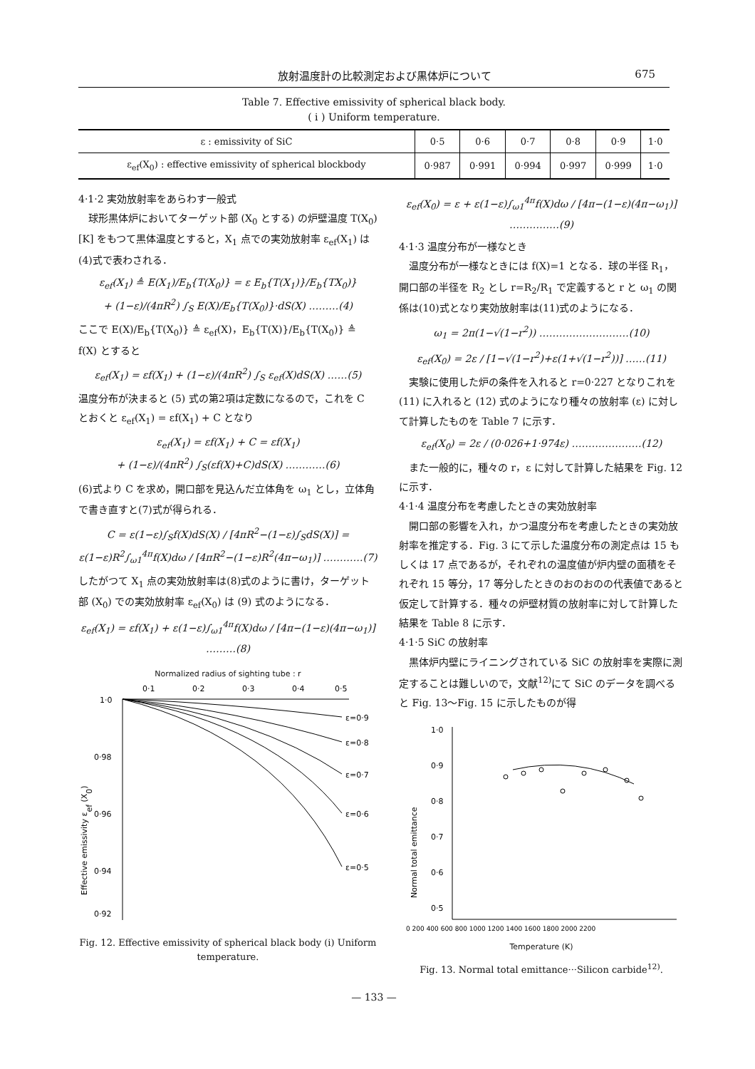放射温度計の比較測定および黒体炉について 675
Table 7. Effective emissivity of spherical black body.
( i ) Uniform temperature.
| ε : emissivity of SiC | 0·5 | 0·6 | 0·7 | 0·8 | 0·9 | 1·0 |
| ε<sub>ef</sub>(X<sub>0</sub>) : effective emissivity of spherical blockbody | 0·987 | 0·991 | 0·994 | 0·997 | 0·999 | 1·0 |
4·1·2 実効放射率をあらわす一般式
　球形黒体炉においてターゲット部 (X<sub>0</sub> とする) の炉壁温度 T(X<sub>0</sub>) [K] をもつて黒体温度とすると，X<sub>1</sub> 点での実効放射率 ε<sub>ef</sub>(X<sub>1</sub>) は(4)式で表わされる．
ε<sub>ef</sub>(X<sub>1</sub>) ≜ E(X<sub>1</sub>)/E<sub>b</sub>{T(X<sub>0</sub>)} = ε E<sub>b</sub>{T(X<sub>1</sub>)}/E<sub>b</sub>{TX<sub>0</sub>)}
+ (1−ε)/(4πR<sup>2</sup>) ∫<sub>S</sub> E(X)/E<sub>b</sub>{T(X<sub>0</sub>)}·dS(X) ………(4)
ここで E(X)/E<sub>b</sub>{T(X<sub>0</sub>)} ≜ ε<sub>ef</sub>(X)，E<sub>b</sub>{T(X)}/E<sub>b</sub>{T(X<sub>0</sub>)} ≜ f(X) とすると
ε<sub>ef</sub>(X<sub>1</sub>) = εf(X<sub>1</sub>) + (1−ε)/(4πR<sup>2</sup>) ∫<sub>S</sub> ε<sub>ef</sub>(X)dS(X) ……(5)
温度分布が決まると (5) 式の第2項は定数になるので，これを C とおくと ε<sub>ef</sub>(X<sub>1</sub>) = εf(X<sub>1</sub>) + C となり
ε<sub>ef</sub>(X<sub>1</sub>) = εf(X<sub>1</sub>) + C = εf(X<sub>1</sub>)
+ (1−ε)/(4πR<sup>2</sup>) ∫<sub>S</sub>(εf(X)+C)dS(X) …………(6)
(6)式より C を求め，開口部を見込んだ立体角を ω<sub>1</sub> とし，立体角で書き直すと(7)式が得られる．
C = ε(1−ε)∫<sub>S</sub>f(X)dS(X) / [4πR<sup>2</sup>−(1−ε)∫<sub>S</sub>dS(X)] = ε(1−ε)R<sup>2</sup>∫<sub>ω1</sub><sup>4π</sup>f(X)dω / [4πR<sup>2</sup>−(1−ε)R<sup>2</sup>(4π−ω<sub>1</sub>)] …………(7)
したがつて X<sub>1</sub> 点の実効放射率は(8)式のように書け，ターゲット部 (X<sub>0</sub>) での実効放射率 ε<sub>ef</sub>(X<sub>0</sub>) は (9) 式のようになる．
ε<sub>ef</sub>(X<sub>1</sub>) = εf(X<sub>1</sub>) + ε(1−ε)∫<sub>ω1</sub><sup>4π</sup>f(X)dω / [4π−(1−ε)(4π−ω<sub>1</sub>)] ………(8)
Normalized radius of sighting tube : r
0·1
0·2
0·3
0·4
0·5
1·0
0·98
0·96
0·94
0·92
ε=0·9
ε=0·8
ε=0·7
ε=0·6
ε=0·5
Effective emissivity εef (X0)
Fig. 12. Effective emissivity of spherical black body (i) Uniform temperature.
ε<sub>ef</sub>(X<sub>0</sub>) = ε + ε(1−ε)∫<sub>ω1</sub><sup>4π</sup>f(X)dω / [4π−(1−ε)(4π−ω<sub>1</sub>)] ……………(9)
4·1·3 温度分布が一様なとき
　温度分布が一様なときには f(X)=1 となる．球の半径 R<sub>1</sub>，開口部の半径を R<sub>2</sub> とし r=R<sub>2</sub>/R<sub>1</sub> で定義すると r と ω<sub>1</sub> の関係は(10)式となり実効放射率は(11)式のようになる．
ω<sub>1</sub> = 2π(1−√(1−r<sup>2</sup>)) ………………………(10)
ε<sub>ef</sub>(X<sub>0</sub>) = 2ε / [1−√(1−r<sup>2</sup>)+ε(1+√(1−r<sup>2</sup>))] ……(11)
　実験に使用した炉の条件を入れると r=0·227 となりこれを (11) に入れると (12) 式のようになり種々の放射率 (ε) に対して計算したものを Table 7 に示す．
ε<sub>ef</sub>(X<sub>0</sub>) = 2ε / (0·026+1·974ε) …………………(12)
　また一般的に，種々の r，ε に対して計算した結果を Fig. 12 に示す．
4·1·4 温度分布を考慮したときの実効放射率
　開口部の影響を入れ，かつ温度分布を考慮したときの実効放射率を推定する．Fig. 3 にて示した温度分布の測定点は 15 もしくは 17 点であるが，それぞれの温度値が炉内壁の面積をそれぞれ 15 等分，17 等分したときのおのおのの代表値であると仮定して計算する．種々の炉壁材質の放射率に対して計算した結果を Table 8 に示す．
4·1·5 SiC の放射率
　黒体炉内壁にライニングされている SiC の放射率を実際に測定することは難しいので，文献<sup>12)</sup>にて SiC のデータを調べると Fig. 13～Fig. 15 に示したものが得
1·0
0·9
0·8
0·7
0·6
0·5
Normal total emittance
0 200 400 600 800 1000 1200 1400 1600 1800 2000 2200
Temperature (K)
Fig. 13. Normal total emittance···Silicon carbide<sup>12)</sup>.
— 133 —